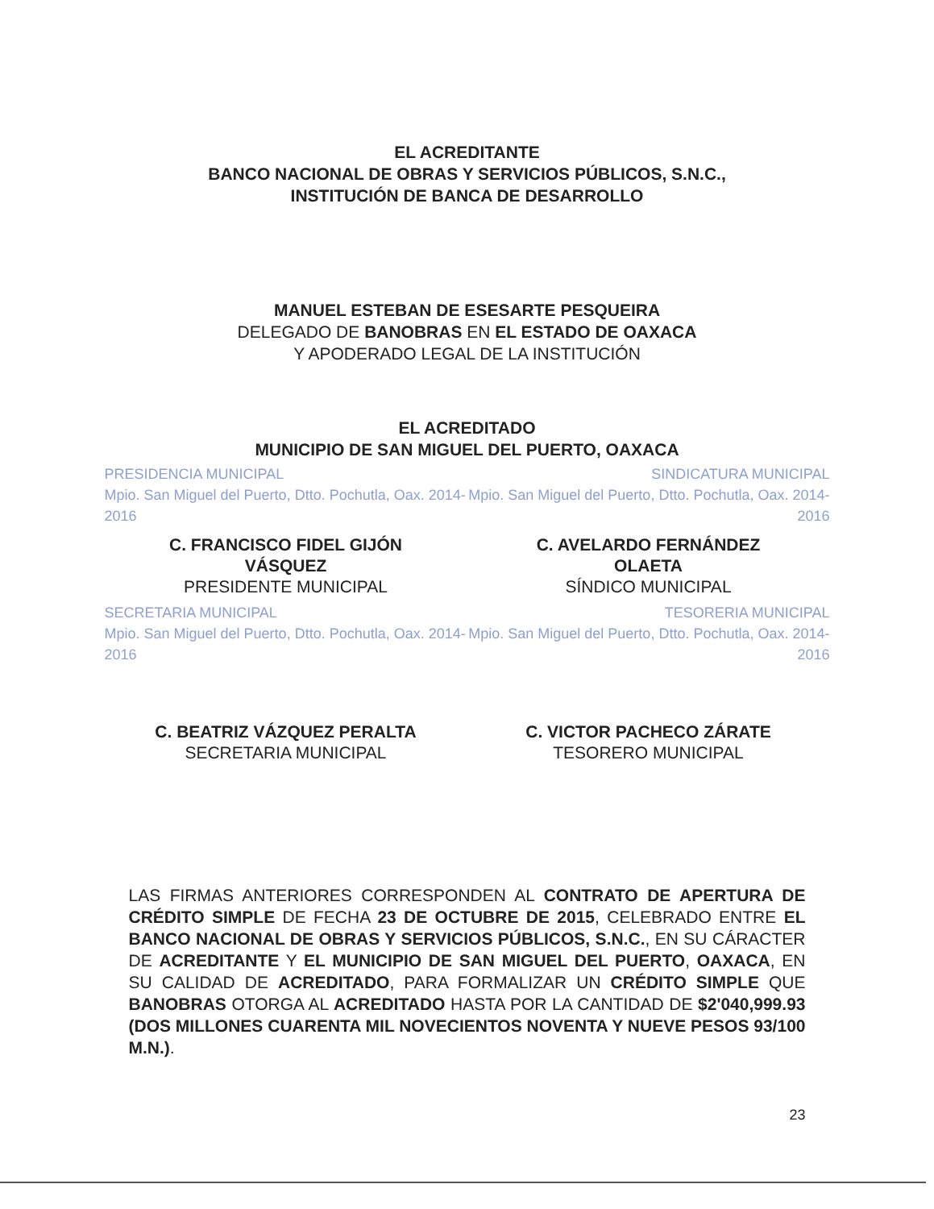EL ACREDITANTE
BANCO NACIONAL DE OBRAS Y SERVICIOS PÚBLICOS, S.N.C.,
INSTITUCIÓN DE BANCA DE DESARROLLO
MANUEL ESTEBAN DE ESESARTE PESQUEIRA
DELEGADO DE BANOBRAS EN EL ESTADO DE OAXACA
Y APODERADO LEGAL DE LA INSTITUCIÓN
EL ACREDITADO
MUNICIPIO DE SAN MIGUEL DEL PUERTO, OAXACA
PRESIDENCIA MUNICIPAL
Mpio. San Miguel del Puerto, Dtto. Pochutla, Oax. 2014-2016
SINDICATURA MUNICIPAL
Mpio. San Miguel del Puerto, Dtto. Pochutla, Oax. 2014-2016
C. FRANCISCO FIDEL GIJÓN
VÁSQUEZ
PRESIDENTE MUNICIPAL
C. AVELARDO FERNÁNDEZ
OLAETA
SÍNDICO MUNICIPAL
SECRETARIA MUNICIPAL
Mpio. San Miguel del Puerto, Dtto. Pochutla, Oax. 2014-2016
TESORERIA MUNICIPAL
Mpio. San Miguel del Puerto, Dtto. Pochutla, Oax. 2014-2016
C. BEATRIZ VÁZQUEZ PERALTA
SECRETARIA MUNICIPAL
C. VICTOR PACHECO ZÁRATE
TESORERO MUNICIPAL
LAS FIRMAS ANTERIORES CORRESPONDEN AL CONTRATO DE APERTURA DE CRÉDITO SIMPLE DE FECHA 23 DE OCTUBRE DE 2015, CELEBRADO ENTRE EL BANCO NACIONAL DE OBRAS Y SERVICIOS PÚBLICOS, S.N.C., EN SU CÁRACTER DE ACREDITANTE Y EL MUNICIPIO DE SAN MIGUEL DEL PUERTO, OAXACA, EN SU CALIDAD DE ACREDITADO, PARA FORMALIZAR UN CRÉDITO SIMPLE QUE BANOBRAS OTORGA AL ACREDITADO HASTA POR LA CANTIDAD DE $2'040,999.93 (DOS MILLONES CUARENTA MIL NOVECIENTOS NOVENTA Y NUEVE PESOS 93/100 M.N.).
23